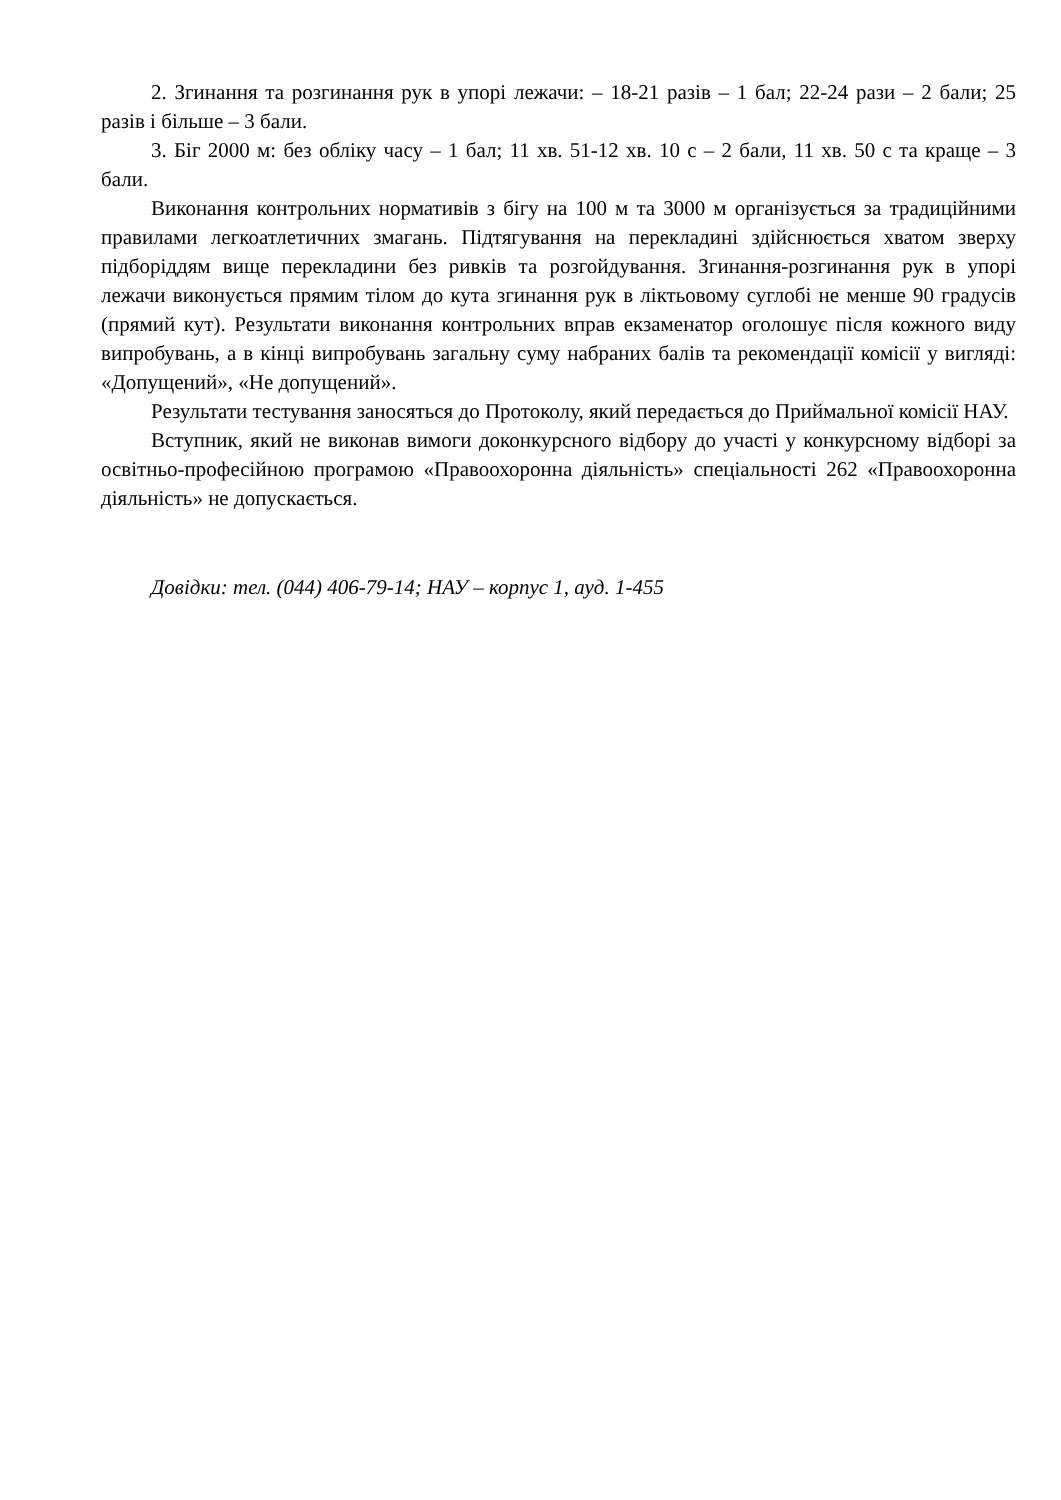2. Згинання та розгинання рук в упорі лежачи: – 18-21 разів – 1 бал; 22-24 рази – 2 бали; 25 разів і більше – 3 бали.
3. Біг 2000 м: без обліку часу – 1 бал; 11 хв. 51-12 хв. 10 с – 2 бали, 11 хв. 50 с та краще – 3 бали.
Виконання контрольних нормативів з бігу на 100 м та 3000 м організується за традиційними правилами легкоатлетичних змагань. Підтягування на перекладині здійснюється хватом зверху підборіддям вище перекладини без ривків та розгойдування. Згинання-розгинання рук в упорі лежачи виконується прямим тілом до кута згинання рук в ліктьовому суглобі не менше 90 градусів (прямий кут). Результати виконання контрольних вправ екзаменатор оголошує після кожного виду випробувань, а в кінці випробувань загальну суму набраних балів та рекомендації комісії у вигляді: «Допущений», «Не допущений».
Результати тестування заносяться до Протоколу, який передається до Приймальної комісії НАУ.
Вступник, який не виконав вимоги доконкурсного відбору до участі у конкурсному відборі за освітньо-професійною програмою «Правоохоронна діяльність» спеціальності 262 «Правоохоронна діяльність» не допускається.
Довідки: тел. (044) 406-79-14; НАУ – корпус 1, ауд. 1-455